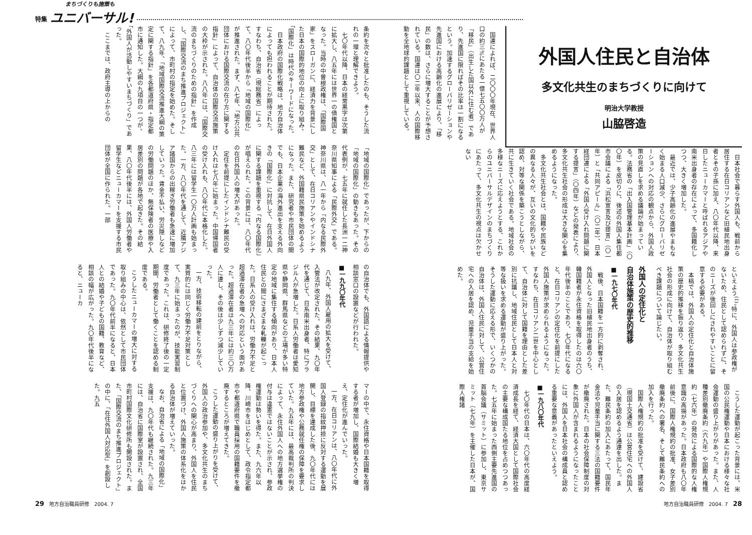特集
まちづくりも施策も
ユニバーサル!
外国人住民と自治体
多文化共生のまちづくりに向けて
明治大学教授
山脇啓造
国連によれば、二〇〇〇年現在、世界人口の約三%にあたる一億七五〇〇万人が「移民」（出生した国以外に住む者）であり、先進国に限ればその比率は一割になるという。加速するグローバリゼーションや先進国における高齢化の進展により、「移民」の数は、さらに増大することが予想されている。国連は〇二年以来、人の国際移動を全地球的課題として重視している。
日本社会で暮らす外国人も、戦前から居住する在日コリアンなど旧植民地出身者とその子孫に加え、八〇年代以降、来日したニューカマーと呼ばれるアジアや南米出身者の存在によって、多国籍化しつつ、大きく増加した。
最近では、少子高齢化の進展やまもなく始まる人口減少、さらにグローバリゼーションへの対応の観点から、外国人政策の見直しを求める議論が始まっている。法務省の「出入国管理基本計画」（〇〇年）を皮切りに、後述の外国人集住都市会議による「浜松宣言及び提言」（〇一年）と「共同アピール」（〇二年）、日本経団連による「外国人受け入れ問題に関する提言」（〇四年）などの発表により、多文化共生社会の形成は大きな関心を集めるようになった。
多文化共生社会とは、国籍や民族などの異なる人々が、互いの文化的ちがいを認め、対等な関係を築こうとしながら、共に生きていく社会である。地域社会の多様なニーズに応えようとする、これからのユニバーサルデザインのまちづくりにあたって、多文化共生の視点は欠かせない
といえよう<sup>(1)</sup>。特に、外国人は参政権がないため、住民として認められずに、そのニーズが後回しにされやすいことに留意する必要がある。
本稿では、外国人の定住化と自治体施策の歴史的推移を振り返り、多文化共生社会の形成に向けて、自治体が取り組むべき課題について論じたい。
外国人の定住化と
自治体施策の歴史的推移
■一九七〇年代
戦後、日本国籍を一方的に剥奪され、外国人となった旧植民地出身者のうち、韓国籍者が永住資格を取得したのは六〇年代後半のことであり、七〇年代になると、在日コリアンの定住化を前提にした外国人施策が求められるようになった。すなわち、在日コリアン二世を中心として、自治体に対して国籍を理由とした差別に抗議し、地域住民として日本人と対等な扱いを求める運動が盛り上がった。そうした運動に応える形で、いくつかの自治体は、外国人住民に対して、公営住宅への入居を認め、児童手当の支給を始めた。
こうした運動が起こった背景には、米国の公民権運動や日本における様々な社会運動の盛り上がりがあった。また、人種差別撤廃条約（六九年）や国際人権規約（七六年）の発効による国際的な人権意識の高揚があった。日本政府も八〇年前後に、国際人権規約の批准、女子差別撤廃条約への署名、そして難民条約への加入を行った。
国際人権規約の批准を受けて、建設省（現国土交通省）は公営住宅への外国人の入居を認めるよう通達を出した。また、難民条約の加入にあたって、国民年金法や児童手当に関する三法の国籍要件が撤廃された。日本の社会保障制度の対象に外国人が含まれるようになったことには、外国人を日本社会の構成員と認める重要な意義があったといえよう。
■一九八〇年代
七〇年代の日本は、六〇年代の高度経済成長を経て、経済大国として国際社会の主要な構成国たる地位を占めつつあった。七五年に始まった西側主要先進国の首脳会議（サミット）に参加し、東京サミット（七九年）を主催した日本が、国際人権諸
地方自治職員研修　2004. 7　28
条約を次々と批准したのも、そうした流れの一環と理解できよう。
七〇年代以降、日本の経常黒字は次第に拡大し、八五年には世界一の債権国となった。当時の中曽根政権は、「国際国家」をスローガンに、経済力を背景にした日本の国際的地位の向上に取り組み、「国際化」は時代のキーワードになった。
日本政府の国際化戦略は、地方自治体によっても担われることが期待された。すなわち、自治省（現総務省）によって、八〇年代後半から「地域の国際化」が推進された。まず、八七年、「地方公共団体における国際交流の在り方に関する指針」によって、自治体の国際交流施策の大枠が示された。八八年には、「国際交流のまちづくりのための指針」を作成し、「国際交流のまち推進プロジェクト」によって、市町村の指定を始めた。そして、八九年、「地域国際交流推進大綱の策定に関する指針」を各都道府県・指定都市に通知した。大綱の九項目の一つが、「外国人が活動しやすいまちづくり」であった。
ここまでは、政府主導の上からの
「地域の国際化」であったが、下からの「地域の国際化」の動きもあった。その代表例が、七五年に就任した長洲一二神奈川県知事による「民際外交」である。神奈川県は、八一年から「内なる民際外交」として、在日コリアンやインドシナ難民など、外国籍県民施策を始めるようになった。また、研究者や市民団体の間でも、日本企業の海外進出を支える外向きの「国際化」に対抗して、在日外国人に関する課題を重視する「内なる国際化」が唱えられた。この背景には、八〇年代の在日外国人の増大があった。
定住を前提にしたインドシナ難民の受け入れは七八年に始まった。中国帰国者の受け入れも、八〇年代に本格化した。八三年には留学生一〇万人計画も始まった。一方、八〇年代を通して、近隣アジア諸国からの出稼ぎ労働者も急速に増加していった。賃金不払い、労災隠しなどの労働問題のほか、無保険者の医療や入居差別の問題が各地で起きた。その結果、八〇年代後半には、外国人労働者や留学生などニューカマーを支援する市民団体が全国に作られた。一部
の自治体でも、外国語による情報提供や相談窓口の設置などが行われた。
■一九九〇年代
八九年、外国人雇用の拡大を受けて、入管法が改定された。その結果、九〇年代を通じて、日系南米出身者、特にブラジル人が急増した。日系人労働者は愛知県や静岡県、群馬県などの工場が多い特定の地域に集住する傾向があり、日本人住民との間にさまざまな軋轢が起こった。日系人の受け入れは、労働力不足と超過滞在者の急増への対応という面があった。超過滞在者は九三年には約三〇万人に達し、その後は少しずつ減少していった。
一方、技術移転の建前をとりながら、実質的には同じく労働力不足対策として、九三年に始まったのが、技能実習制度であった。これは、研修終了後の一定期間、労働者として働くことを認める制度である。
こうしたニューカマーの増大に対する取り組みの中心は、依然として市民団体であった。九〇年代前半になると、日本人との結婚や子どもの国籍、教育など、相談の幅が広がった。九〇年代後半になると、ニューカ
マーの中で、永住資格や日本国籍を取得する者が増加し、国際結婚も大きく増え、定住化が進んでいった。
一方、在日コリアンは、八〇年代に外国人登録の指紋押捺に反対する運動を展開し、目標を達成した後、九〇年代には地方参政権や公務就任権の保障を要求していた。九五年には、最高裁判所の判決によって、永住外国人への地方選挙権の付与は違憲ではないことが示され、参政権運動は勢いを得た。また、九六年以降、川崎市をはじめとして、政令指定都市や都道府県で職員採用の国籍要件を撤廃するところが増えてきた。
こうした運動の盛り上がりを受けて、外国人の政治参加や、多文化共生のまちづくりへの関心が高まり、外国人を住民と位置づけ、外国人施策の体系化をはかる自治体が増えていった。
なお、自治省による「地域の国際化」支援は、九〇年代も継続された。九三年には、自治省に国際室が設置され、全国市町村国際文化研修所も開設された。また、「国際交流のまち推進プロジェクト」の中に、「在住外国人対応型」を創設した。九五
29　地方自治職員研修　2004. 7